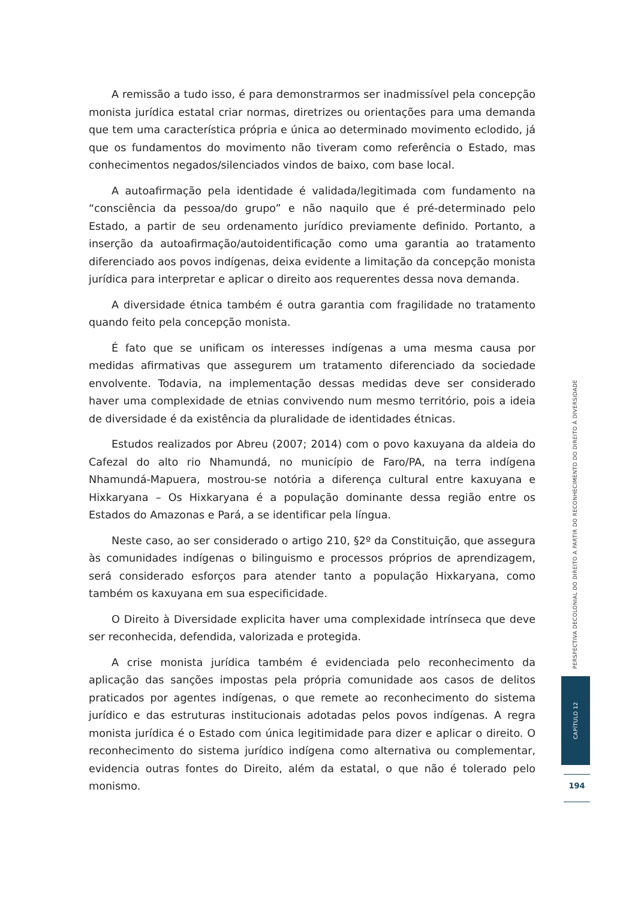A remissão a tudo isso, é para demonstrarmos ser inadmissível pela concepção monista jurídica estatal criar normas, diretrizes ou orientações para uma demanda que tem uma característica própria e única ao determinado movimento eclodido, já que os fundamentos do movimento não tiveram como referência o Estado, mas conhecimentos negados/silenciados vindos de baixo, com base local.
A autoafirmação pela identidade é validada/legitimada com fundamento na “consciência da pessoa/do grupo” e não naquilo que é pré-determinado pelo Estado, a partir de seu ordenamento jurídico previamente definido. Portanto, a inserção da autoafirmação/autoidentificação como uma garantia ao tratamento diferenciado aos povos indígenas, deixa evidente a limitação da concepção monista jurídica para interpretar e aplicar o direito aos requerentes dessa nova demanda.
A diversidade étnica também é outra garantia com fragilidade no tratamento quando feito pela concepção monista.
É fato que se unificam os interesses indígenas a uma mesma causa por medidas afirmativas que assegurem um tratamento diferenciado da sociedade envolvente. Todavia, na implementação dessas medidas deve ser considerado haver uma complexidade de etnias convivendo num mesmo território, pois a ideia de diversidade é da existência da pluralidade de identidades étnicas.
Estudos realizados por Abreu (2007; 2014) com o povo kaxuyana da aldeia do Cafezal do alto rio Nhamundá, no município de Faro/PA, na terra indígena Nhamundá-Mapuera, mostrou-se notória a diferença cultural entre kaxuyana e Hixkaryana – Os Hixkaryana é a população dominante dessa região entre os Estados do Amazonas e Pará, a se identificar pela língua.
Neste caso, ao ser considerado o artigo 210, §2º da Constituição, que assegura às comunidades indígenas o bilinguismo e processos próprios de aprendizagem, será considerado esforços para atender tanto a população Hixkaryana, como também os kaxuyana em sua especificidade.
O Direito à Diversidade explicita haver uma complexidade intrínseca que deve ser reconhecida, defendida, valorizada e protegida.
A crise monista jurídica também é evidenciada pelo reconhecimento da aplicação das sanções impostas pela própria comunidade aos casos de delitos praticados por agentes indígenas, o que remete ao reconhecimento do sistema jurídico e das estruturas institucionais adotadas pelos povos indígenas. A regra monista jurídica é o Estado com única legitimidade para dizer e aplicar o direito. O reconhecimento do sistema jurídico indígena como alternativa ou complementar, evidencia outras fontes do Direito, além da estatal, o que não é tolerado pelo monismo.
PERSPECTIVA DECOLONIAL DO DIREITO A PARTIR DO RECONHECIMENTO DO DIREITO À DIVERSIDADE
CAPÍTULO 12
194